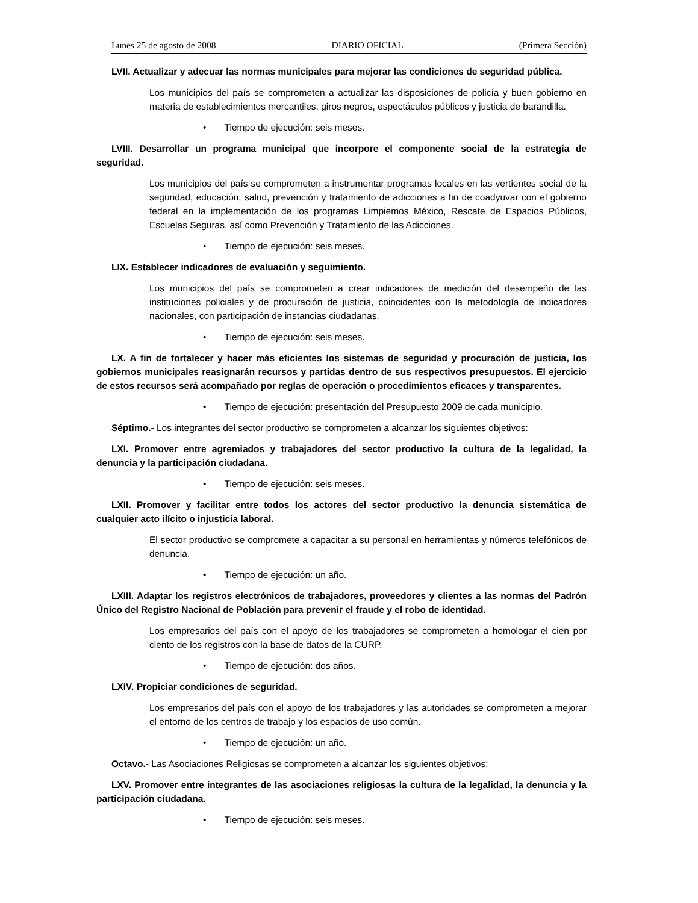Lunes 25 de agosto de 2008 DIARIO OFICIAL (Primera Sección)
LVII. Actualizar y adecuar las normas municipales para mejorar las condiciones de seguridad pública.
Los municipios del país se comprometen a actualizar las disposiciones de policía y buen gobierno en materia de establecimientos mercantiles, giros negros, espectáculos públicos y justicia de barandilla.
• Tiempo de ejecución: seis meses.
LVIII. Desarrollar un programa municipal que incorpore el componente social de la estrategia de seguridad.
Los municipios del país se comprometen a instrumentar programas locales en las vertientes social de la seguridad, educación, salud, prevención y tratamiento de adicciones a fin de coadyuvar con el gobierno federal en la implementación de los programas Limpiemos México, Rescate de Espacios Públicos, Escuelas Seguras, así como Prevención y Tratamiento de las Adicciones.
• Tiempo de ejecución: seis meses.
LIX. Establecer indicadores de evaluación y seguimiento.
Los municipios del país se comprometen a crear indicadores de medición del desempeño de las instituciones policiales y de procuración de justicia, coincidentes con la metodología de indicadores nacionales, con participación de instancias ciudadanas.
• Tiempo de ejecución: seis meses.
LX. A fin de fortalecer y hacer más eficientes los sistemas de seguridad y procuración de justicia, los gobiernos municipales reasignarán recursos y partidas dentro de sus respectivos presupuestos. El ejercicio de estos recursos será acompañado por reglas de operación o procedimientos eficaces y transparentes.
• Tiempo de ejecución: presentación del Presupuesto 2009 de cada municipio.
Séptimo.- Los integrantes del sector productivo se comprometen a alcanzar los siguientes objetivos:
LXI. Promover entre agremiados y trabajadores del sector productivo la cultura de la legalidad, la denuncia y la participación ciudadana.
• Tiempo de ejecución: seis meses.
LXII. Promover y facilitar entre todos los actores del sector productivo la denuncia sistemática de cualquier acto ilícito o injusticia laboral.
El sector productivo se compromete a capacitar a su personal en herramientas y números telefónicos de denuncia.
• Tiempo de ejecución: un año.
LXIII. Adaptar los registros electrónicos de trabajadores, proveedores y clientes a las normas del Padrón Único del Registro Nacional de Población para prevenir el fraude y el robo de identidad.
Los empresarios del país con el apoyo de los trabajadores se comprometen a homologar el cien por ciento de los registros con la base de datos de la CURP.
• Tiempo de ejecución: dos años.
LXIV. Propiciar condiciones de seguridad.
Los empresarios del país con el apoyo de los trabajadores y las autoridades se comprometen a mejorar el entorno de los centros de trabajo y los espacios de uso común.
• Tiempo de ejecución: un año.
Octavo.- Las Asociaciones Religiosas se comprometen a alcanzar los siguientes objetivos:
LXV. Promover entre integrantes de las asociaciones religiosas la cultura de la legalidad, la denuncia y la participación ciudadana.
• Tiempo de ejecución: seis meses.